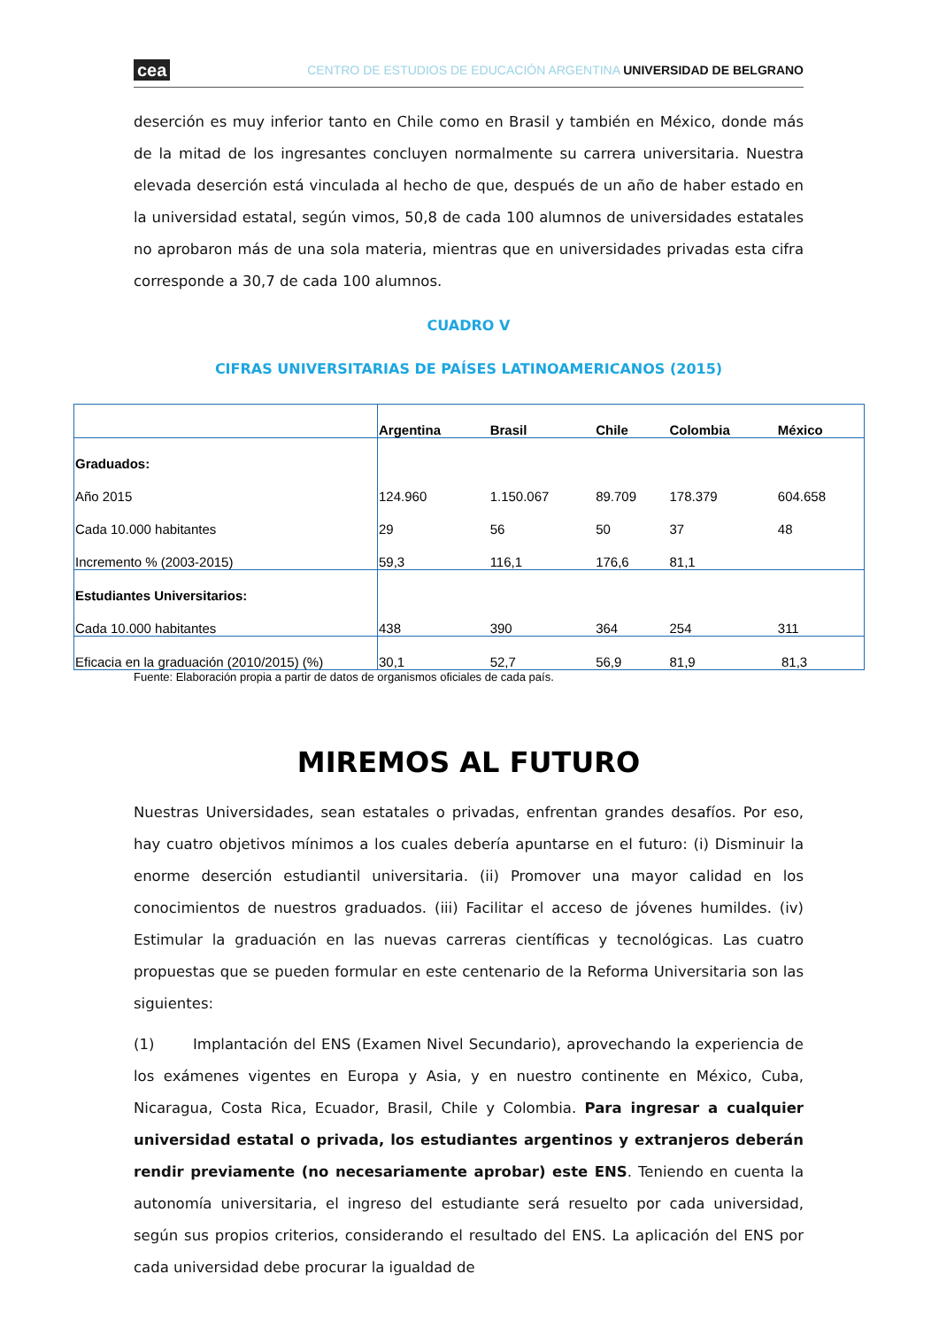cea CENTRO DE ESTUDIOS DE EDUCACIÓN ARGENTINA UNIVERSIDAD DE BELGRANO
deserción es muy inferior tanto en Chile como en Brasil y también en México, donde más de la mitad de los ingresantes concluyen normalmente su carrera universitaria. Nuestra elevada deserción está vinculada al hecho de que, después de un año de haber estado en la universidad estatal, según vimos, 50,8 de cada 100 alumnos de universidades estatales no aprobaron más de una sola materia, mientras que en universidades privadas esta cifra corresponde a 30,7 de cada 100 alumnos.
CUADRO V
CIFRAS UNIVERSITARIAS DE PAÍSES LATINOAMERICANOS (2015)
| | Argentina | Brasil | Chile | Colombia | México |
| --- | --- | --- | --- | --- | --- |
| Graduados: | | | | | |
| Año 2015 | 124.960 | 1.150.067 | 89.709 | 178.379 | 604.658 |
| Cada 10.000 habitantes | 29 | 56 | 50 | 37 | 48 |
| Incremento % (2003-2015) | 59,3 | 116,1 | 176,6 | 81,1 | |
| Estudiantes Universitarios: | | | | | |
| Cada 10.000 habitantes | 438 | 390 | 364 | 254 | 311 |
| Eficacia en la graduación (2010/2015) (%) | 30,1 | 52,7 | 56,9 | 81,9 | 81,3 |
Fuente: Elaboración propia a partir de datos de organismos oficiales de cada país.
MIREMOS AL FUTURO
Nuestras Universidades, sean estatales o privadas, enfrentan grandes desafíos. Por eso, hay cuatro objetivos mínimos a los cuales debería apuntarse en el futuro: (i) Disminuir la enorme deserción estudiantil universitaria. (ii) Promover una mayor calidad en los conocimientos de nuestros graduados. (iii) Facilitar el acceso de jóvenes humildes. (iv) Estimular la graduación en las nuevas carreras científicas y tecnológicas. Las cuatro propuestas que se pueden formular en este centenario de la Reforma Universitaria son las siguientes:
(1) Implantación del ENS (Examen Nivel Secundario), aprovechando la experiencia de los exámenes vigentes en Europa y Asia, y en nuestro continente en México, Cuba, Nicaragua, Costa Rica, Ecuador, Brasil, Chile y Colombia. Para ingresar a cualquier universidad estatal o privada, los estudiantes argentinos y extranjeros deberán rendir previamente (no necesariamente aprobar) este ENS. Teniendo en cuenta la autonomía universitaria, el ingreso del estudiante será resuelto por cada universidad, según sus propios criterios, considerando el resultado del ENS. La aplicación del ENS por cada universidad debe procurar la igualdad de